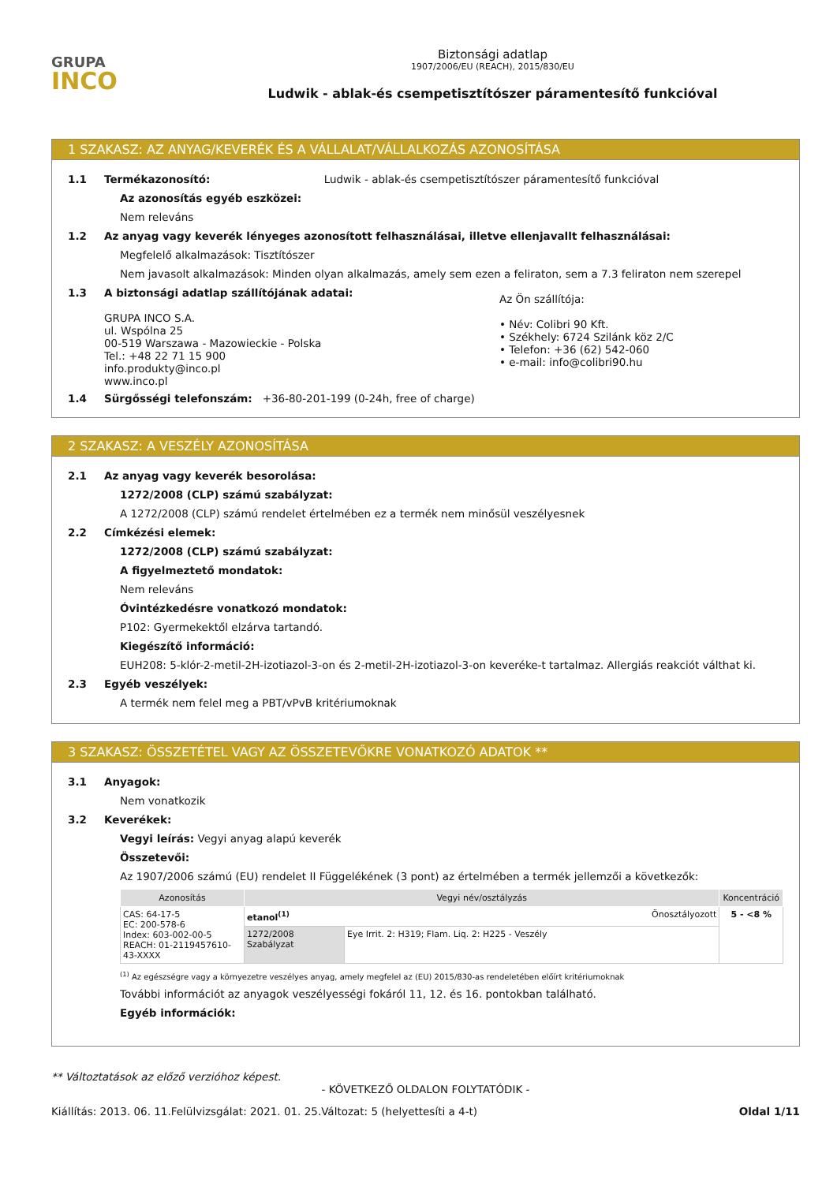GRUPA
INCO
Biztonsági adatlap
1907/2006/EU (REACH), 2015/830/EU
Ludwik - ablak-és csempetisztítószer páramentesítő funkcióval
1 SZAKASZ: AZ ANYAG/KEVERÉK ÉS A VÁLLALAT/VÁLLALKOZÁS AZONOSÍTÁSA
1.1 Termékazonosító: Ludwik - ablak-és csempetisztítószer páramentesítő funkcióval
Az azonosítás egyéb eszközei:
Nem releváns
1.2 Az anyag vagy keverék lényeges azonosított felhasználásai, illetve ellenjavallt felhasználásai:
Megfelelő alkalmazások: Tisztítószer
Nem javasolt alkalmazások: Minden olyan alkalmazás, amely sem ezen a feliraton, sem a 7.3 feliraton nem szerepel
1.3 A biztonsági adatlap szállítójának adatai:
GRUPA INCO S.A.
ul. Wspólna 25
00-519 Warszawa - Mazowieckie - Polska
Tel.: +48 22 71 15 900
info.produkty@inco.pl
www.inco.pl
Az Ön szállítója:
• Név: Colibri 90 Kft.
• Székhely: 6724 Szilánk köz 2/C
• Telefon: +36 (62) 542-060
• e-mail: info@colibri90.hu
1.4 Sürgősségi telefonszám: +36-80-201-199 (0-24h, free of charge)
2 SZAKASZ: A VESZÉLY AZONOSÍTÁSA
2.1 Az anyag vagy keverék besorolása:
1272/2008 (CLP) számú szabályzat:
A 1272/2008 (CLP) számú rendelet értelmében ez a termék nem minősül veszélyesnek
2.2 Címkézési elemek:
1272/2008 (CLP) számú szabályzat:
A figyelmeztető mondatok:
Nem releváns
Óvintézkedésre vonatkozó mondatok:
P102: Gyermekektől elzárva tartandó.
Kiegészítő információ:
EUH208: 5-klór-2-metil-2H-izotiazol-3-on és 2-metil-2H-izotiazol-3-on keveréke-t tartalmaz. Allergiás reakciót válthat ki.
2.3 Egyéb veszélyek:
A termék nem felel meg a PBT/vPvB kritériumoknak
3 SZAKASZ: ÖSSZETÉTEL VAGY AZ ÖSSZETEVŐKRE VONATKOZÓ ADATOK **
3.1 Anyagok:
Nem vonatkozik
3.2 Keverékek:
Vegyi leírás: Vegyi anyag alapú keverék
Összetevői:
Az 1907/2006 számú (EU) rendelet II Függelékének (3 pont) az értelmében a termék jellemzői a következők:
| Azonosítás | Vegyi név/osztályzás | | Koncentráció |
| --- | --- | --- | --- |
| CAS: 64-17-5 EC: 200-578-6 Index: 603-002-00-5 REACH: 01-2119457610-43-XXXX | etanol<sup>(1)</sup> Önosztályozott | | 5 - <8 % |
| | 1272/2008 Szabályzat | Eye Irrit. 2: H319; Flam. Liq. 2: H225 - Veszély | |
<sup>(1)</sup> Az egészségre vagy a környezetre veszélyes anyag, amely megfelel az (EU) 2015/830-as rendeletében előírt kritériumoknak
További információt az anyagok veszélyességi fokáról 11, 12. és 16. pontokban található.
Egyéb információk:
** Változtatások az előző verzióhoz képest.
- KÖVETKEZŐ OLDALON FOLYTATÓDIK -
Kiállítás: 2013. 06. 11. Felülvizsgálat: 2021. 01. 25. Változat: 5 (helyettesíti a 4-t) Oldal 1/11